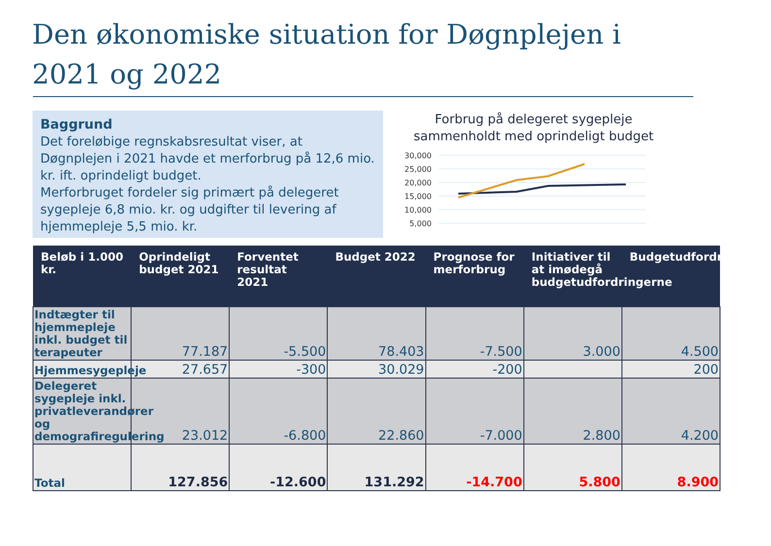Den økonomiske situation for Døgnplejen i 2021 og 2022
Baggrund
Det foreløbige regnskabsresultat viser, at Døgnplejen i 2021 havde et merforbrug på 12,6 mio. kr. ift. oprindeligt budget.
Merforbruget fordeler sig primært på delegeret sygepleje 6,8 mio. kr. og udgifter til levering af hjemmepleje 5,5 mio. kr.
Forbrug på delegeret sygepleje sammenholdt med oprindeligt budget
30,000
25,000
20,000
15,000
10,000
5,000
| Beløb i 1.000 kr. | Oprindeligt budget 2021 | Forventet resultat 2021 | Budget 2022 | Prognose for merforbrug | Initiativer til at imødegå budgetudfordringerne | Budgetudfordringerne |
| --- | --- | --- | --- | --- | --- | --- |
| Indtægter til hjemmepleje inkl. budget til terapeuter | 77.187 | -5.500 | 78.403 | -7.500 | 3.000 | 4.500 |
| Hjemmesygepleje | 27.657 | -300 | 30.029 | -200 | | 200 |
| Delegeret sygepleje inkl. privatleverandører og demografiregulering | 23.012 | -6.800 | 22.860 | -7.000 | 2.800 | 4.200 |
| Total | 127.856 | -12.600 | 131.292 | -14.700 | 5.800 | 8.900 |